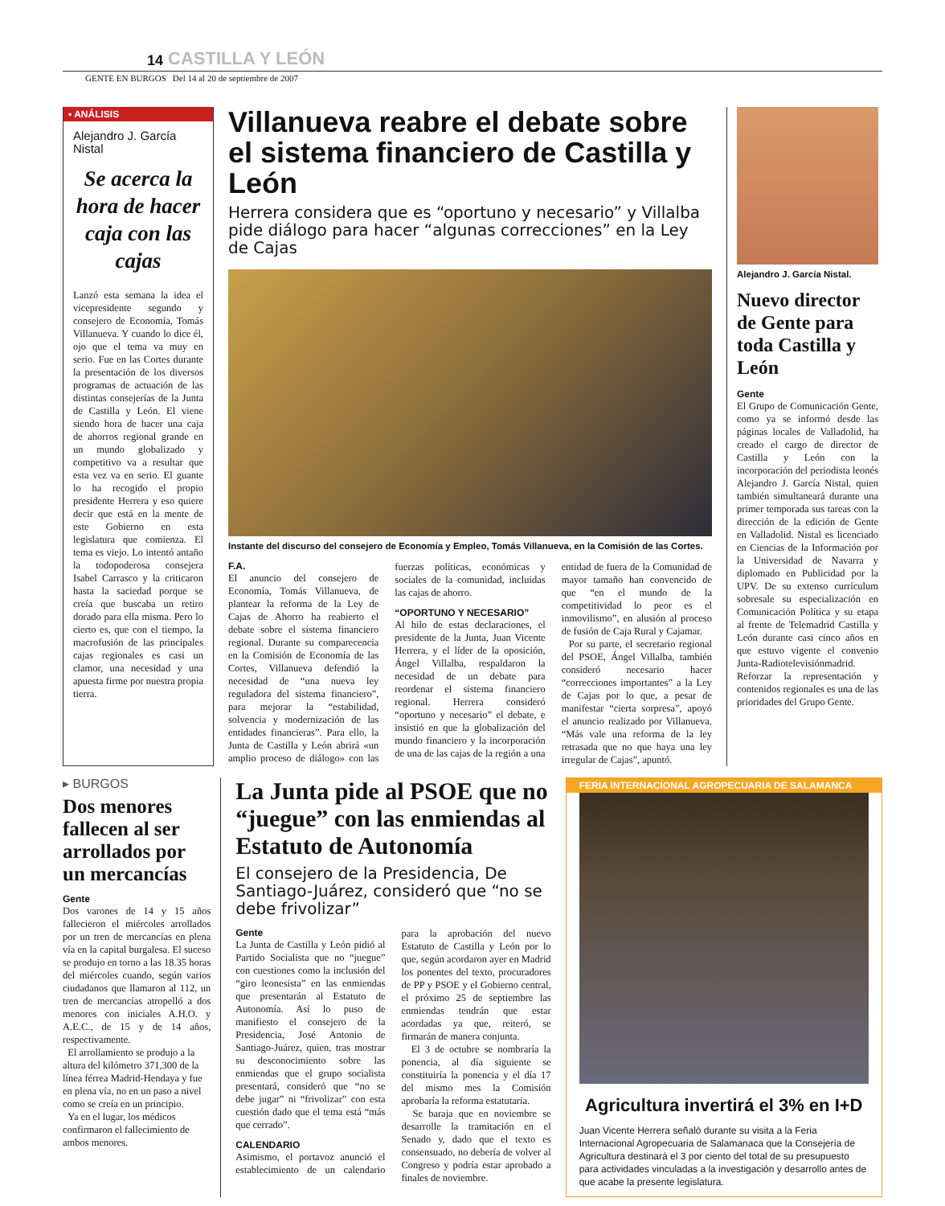14 CASTILLA Y LEÓN
GENTE EN BURGOS Del 14 al 20 de septiembre de 2007
▪ ANÁLISIS
Alejandro J. García Nistal
Se acerca la hora de hacer caja con las cajas
Lanzó esta semana la idea el vicepresidente segundo y consejero de Economía, Tomás Villanueva. Y cuando lo dice él, ojo que el tema va muy en serio. Fue en las Cortes durante la presentación de los diversos programas de actuación de las distintas consejerías de la Junta de Castilla y León. El viene siendo hora de hacer una caja de ahorros regional grande en un mundo globalizado y competitivo va a resultar que esta vez va en serio. El guante lo ha recogido el propio presidente Herrera y eso quiere decir que está en la mente de este Gobierno en esta legislatura que comienza. El tema es viejo. Lo intentó antaño la todopoderosa consejera Isabel Carrasco y la criticaron hasta la saciedad porque se creía que buscaba un retiro dorado para ella misma. Pero lo cierto es, que con el tiempo, la macrofusión de las principales cajas regionales es casi un clamor, una necesidad y una apuesta firme por nuestra propia tierra.
Villanueva reabre el debate sobre el sistema financiero de Castilla y León
Herrera considera que es “oportuno y necesario” y Villalba pide diálogo para hacer “algunas correcciones” en la Ley de Cajas
Instante del discurso del consejero de Economía y Empleo, Tomás Villanueva, en la Comisión de las Cortes.
F.A.
El anuncio del consejero de Economía, Tomás Villanueva, de plantear la reforma de la Ley de Cajas de Ahorro ha reabierto el debate sobre el sistema financiero regional. Durante su comparecencia en la Comisión de Economía de las Cortes, Villanueva defendió la necesidad de “una nueva ley reguladora del sistema financiero”, para mejorar la “estabilidad, solvencia y modernización de las entidades financieras”. Para ello, la Junta de Castilla y León abrirá «un amplio proceso de diálogo» con las fuerzas políticas, económicas y sociales de la comunidad, incluidas las cajas de ahorro.
“OPORTUNO Y NECESARIO”
Al hilo de estas declaraciones, el presidente de la Junta, Juan Vicente Herrera, y el líder de la oposición, Ángel Villalba, respaldaron la necesidad de un debate para reordenar el sistema financiero regional. Herrera consideró “oportuno y necesario” el debate, e insistió en que la globalización del mundo financiero y la incorporación de una de las cajas de la región a una entidad de fuera de la Comunidad de mayor tamaño han convencido de que “en el mundo de la competitividad lo peor es el inmovilismo”, en alusión al proceso de fusión de Caja Rural y Cajamar.
Por su parte, el secretario regional del PSOE, Ángel Villalba, también consideró necesario hacer “correcciones importantes” a la Ley de Cajas por lo que, a pesar de manifestar “cierta sorpresa”, apoyó el anuncio realizado por Villanueva. “Más vale una reforma de la ley retrasada que no que haya una ley irregular de Cajas”, apuntó.
Alejandro J. García Nistal.
Nuevo director de Gente para toda Castilla y León
Gente
El Grupo de Comunicación Gente, como ya se informó desde las páginas locales de Valladolid, ha creado el cargo de director de Castilla y León con la incorporación del periodista leonés Alejandro J. García Nistal, quien también simultaneará durante una primer temporada sus tareas con la dirección de la edición de Gente en Valladolid. Nistal es licenciado en Ciencias de la Información por la Universidad de Navarra y diplomado en Publicidad por la UPV. De su extenso currículum sobresale su especialización en Comunicación Política y su etapa al frente de Telemadrid Castilla y León durante casi cinco años en que estuvo vigente el convenio Junta-Radiotelevisiónmadrid. Reforzar la representación y contenidos regionales es una de las prioridades del Grupo Gente.
▸ BURGOS
Dos menores fallecen al ser arrollados por un mercancías
Gente
Dos varones de 14 y 15 años fallecieron el miércoles arrollados por un tren de mercancías en plena vía en la capital burgalesa. El suceso se produjo en torno a las 18.35 horas del miércoles cuando, según varios ciudadanos que llamaron al 112, un tren de mercancías atropelló a dos menores con iniciales A.H.O. y A.E.C., de 15 y de 14 años, respectivamente.
El arrollamiento se produjo a la altura del kilómetro 371,300 de la línea férrea Madrid-Hendaya y fue en plena vía, no en un paso a nivel como se creía en un principio.
Ya en el lugar, los médicos confirmaron el fallecimiento de ambos menores.
La Junta pide al PSOE que no “juegue” con las enmiendas al Estatuto de Autonomía
El consejero de la Presidencia, De Santiago-Juárez, consideró que “no se debe frivolizar”
Gente
La Junta de Castilla y León pidió al Partido Socialista que no “juegue” con cuestiones como la inclusión del “giro leonesista” en las enmiendas que presentarán al Estatuto de Autonomía. Así lo puso de manifiesto el consejero de la Presidencia, José Antonio de Santiago-Juárez, quien, tras mostrar su desconocimiento sobre las enmiendas que el grupo socialista presentará, consideró que “no se debe jugar” ni “frivolizar” con esta cuestión dado que el tema está “más que cerrado”.
CALENDARIO
Asimismo, el portavoz anunció el establecimiento de un calendario para la aprobación del nuevo Estatuto de Castilla y León por lo que, según acordaron ayer en Madrid los ponentes del texto, procuradores de PP y PSOE y el Gobierno central, el próximo 25 de septiembre las enmiendas tendrán que estar acordadas ya que, reiteró, se firmarán de manera conjunta.
El 3 de octubre se nombraría la ponencia, al día siguiente se constituiría la ponencia y el día 17 del mismo mes la Comisión aprobaría la reforma estatutaria.
Se baraja que en noviembre se desarrolle la tramitación en el Senado y, dado que el texto es consensuado, no debería de volver al Congreso y podría estar aprobado a finales de noviembre.
FERIA INTERNACIONAL AGROPECUARIA DE SALAMANCA
Agricultura invertirá el 3% en I+D
Juan Vicente Herrera señaló durante su visita a la Feria Internacional Agropecuaria de Salamanaca que la Consejería de Agricultura destinará el 3 por ciento del total de su presupuesto para actividades vinculadas a la investigación y desarrollo antes de que acabe la presente legislatura.